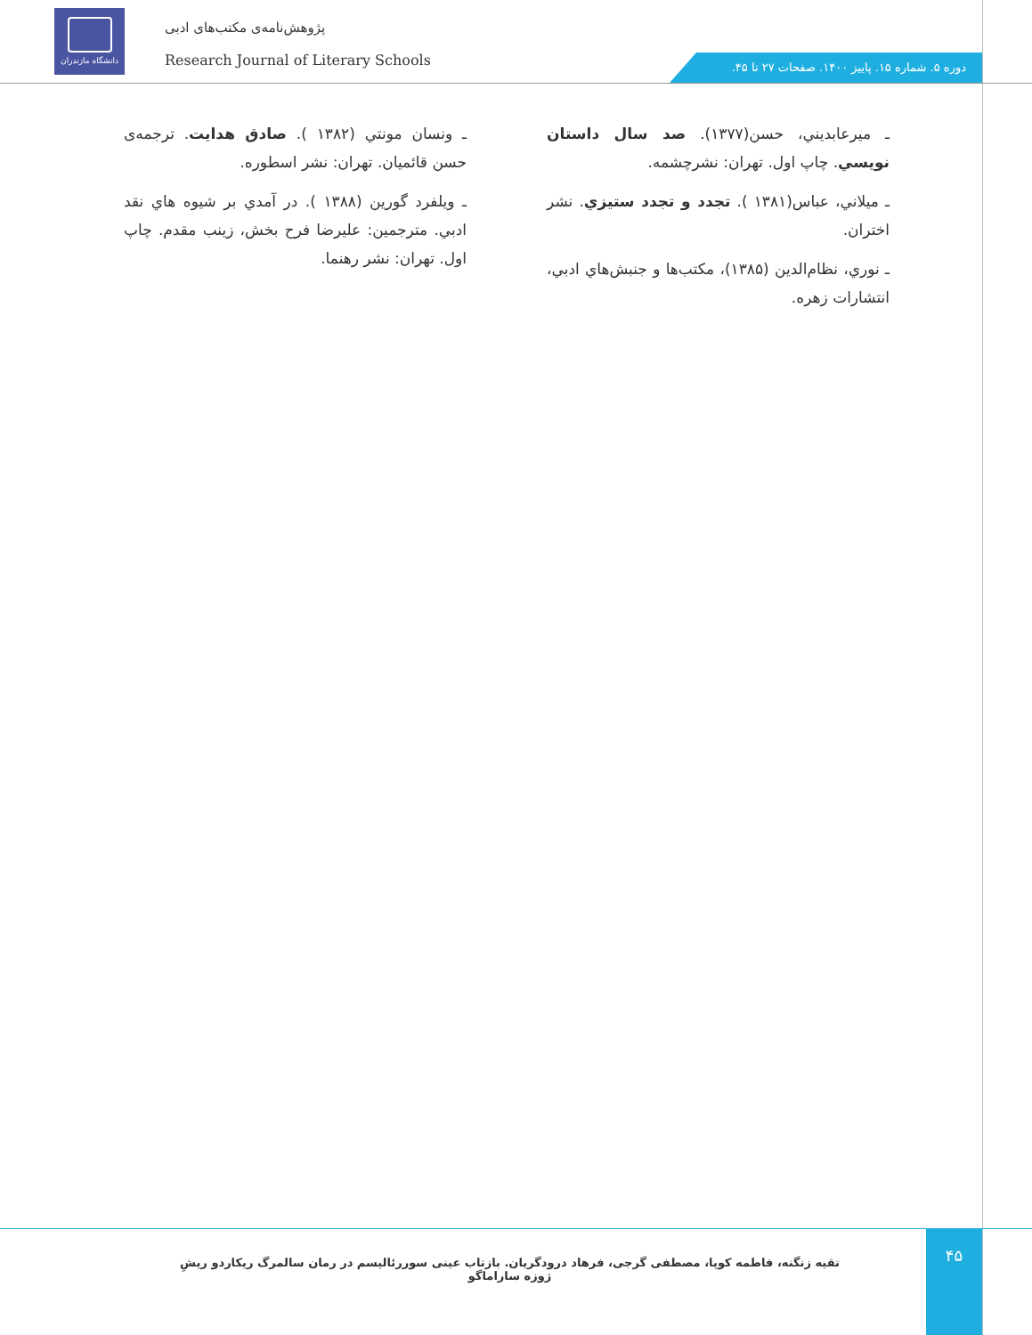دانشگاه مازندران
پژوهش‌نامه‌ی مکتب‌های ادبی
Research Journal of Literary Schools
دوره ۵. شماره ۱۵. پاییز ۱۴۰۰. صفحات ۲۷ تا ۴۵.
ـ ميرعابديني، حسن(۱۳۷۷). صد سال داستان نويسي. چاپ اول. تهران: نشرچشمه.
ـ ميلاني، عباس(۱۳۸۱ ). تجدد و تجدد ستيزي. نشر اختران.
ـ نوري، نظام‌الدين (۱۳۸۵)، مکتب‌ها و جنبش‌هاي ادبي، انتشارات زهره.
ـ ونسان مونتي (۱۳۸۲ ). صادق هدايت. ترجمه‌ی حسن قائميان. تهران: نشر اسطوره.
ـ ويلفرد گورين (۱۳۸۸ ). در آمدي بر شيوه هاي نقد ادبي. مترجمين: عليرضا فرح بخش، زينب مقدم. چاپ اول. تهران: نشر رهنما.
تقیه زنگنه، فاطمه کوپا، مصطفی گرجی، فرهاد درودگریان. بازتاب عینی سوررئالیسم در رمان سالمرگ ریکاردو ریشِ ژوزه ساراماگو ۴۵